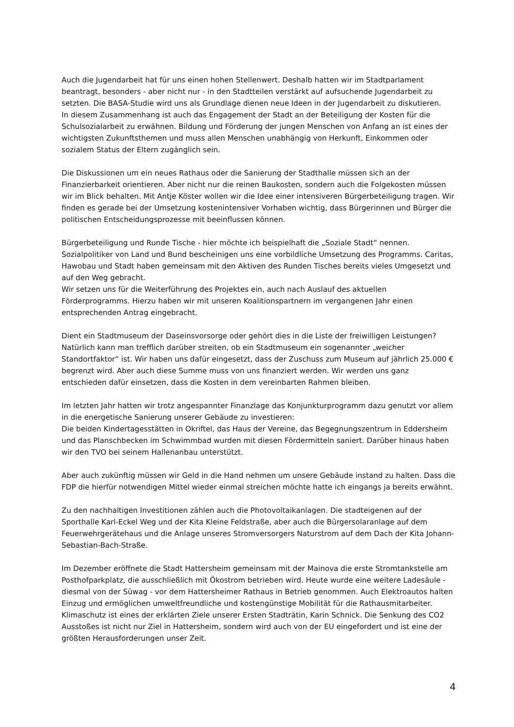Auch die Jugendarbeit hat für uns einen hohen Stellenwert. Deshalb hatten wir im Stadtparlament beantragt, besonders - aber nicht nur - in den Stadtteilen verstärkt auf aufsuchende Jugendarbeit zu setzten. Die BASA-Studie wird uns als Grundlage dienen neue Ideen in der Jugendarbeit zu diskutieren.
In diesem Zusammenhang ist auch das Engagement der Stadt an der Beteiligung der Kosten für die Schulsozialarbeit zu erwähnen. Bildung und Förderung der jungen Menschen von Anfang an ist eines der wichtigsten Zukunftsthemen und muss allen Menschen unabhängig von Herkunft, Einkommen oder sozialem Status der Eltern zugänglich sein.
Die Diskussionen um ein neues Rathaus oder die Sanierung der Stadthalle müssen sich an der Finanzierbarkeit orientieren. Aber nicht nur die reinen Baukosten, sondern auch die Folgekosten müssen wir im Blick behalten. Mit Antje Köster wollen wir die Idee einer intensiveren Bürgerbeteiligung tragen. Wir finden es gerade bei der Umsetzung kostenintensiver Vorhaben wichtig, dass Bürgerinnen und Bürger die politischen Entscheidungsprozesse mit beeinflussen können.
Bürgerbeteiligung und Runde Tische - hier möchte ich beispielhaft die „Soziale Stadt“ nennen. Sozialpolitiker von Land und Bund bescheinigen uns eine vorbildliche Umsetzung des Programms. Caritas, Hawobau und Stadt haben gemeinsam mit den Aktiven des Runden Tisches bereits vieles Umgesetzt und auf den Weg gebracht.
Wir setzen uns für die Weiterführung des Projektes ein, auch nach Auslauf des aktuellen Förderprogramms. Hierzu haben wir mit unseren Koalitionspartnern im vergangenen Jahr einen entsprechenden Antrag eingebracht.
Dient ein Stadtmuseum der Daseinsvorsorge oder gehört dies in die Liste der freiwilligen Leistungen? Natürlich kann man trefflich darüber streiten, ob ein Stadtmuseum ein sogenannter „weicher Standortfaktor“ ist. Wir haben uns dafür eingesetzt, dass der Zuschuss zum Museum auf jährlich 25.000 € begrenzt wird. Aber auch diese Summe muss von uns finanziert werden. Wir werden uns ganz entschieden dafür einsetzen, dass die Kosten in dem vereinbarten Rahmen bleiben.
Im letzten Jahr hatten wir trotz angespannter Finanzlage das Konjunkturprogramm dazu genutzt vor allem in die energetische Sanierung unserer Gebäude zu investieren:
Die beiden Kindertagesstätten in Okriftel, das Haus der Vereine, das Begegnungszentrum in Eddersheim und das Planschbecken im Schwimmbad wurden mit diesen Fördermitteln saniert. Darüber hinaus haben wir den TVO bei seinem Hallenanbau unterstützt.
Aber auch zukünftig müssen wir Geld in die Hand nehmen um unsere Gebäude instand zu halten. Dass die FDP die hierfür notwendigen Mittel wieder einmal streichen möchte hatte ich eingangs ja bereits erwähnt.
Zu den nachhaltigen Investitionen zählen auch die Photovoltaikanlagen. Die stadteigenen auf der Sporthalle Karl-Eckel Weg und der Kita Kleine Feldstraße, aber auch die Bürgersolaranlage auf dem Feuerwehrgerätehaus und die Anlage unseres Stromversorgers Naturstrom auf dem Dach der Kita Johann-Sebastian-Bach-Straße.
Im Dezember eröffnete die Stadt Hattersheim gemeinsam mit der Mainova die erste Stromtankstelle am Posthofparkplatz, die ausschließlich mit Ökostrom betrieben wird. Heute wurde eine weitere Ladesäule - diesmal von der Süwag - vor dem Hattersheimer Rathaus in Betrieb genommen. Auch Elektroautos halten Einzug und ermöglichen umweltfreundliche und kostengünstige Mobilität für die Rathausmitarbeiter. Klimaschutz ist eines der erklärten Ziele unserer Ersten Stadträtin, Karin Schnick. Die Senkung des CO2 Ausstoßes ist nicht nur Ziel in Hattersheim, sondern wird auch von der EU eingefordert und ist eine der größten Herausforderungen unser Zeit.
4